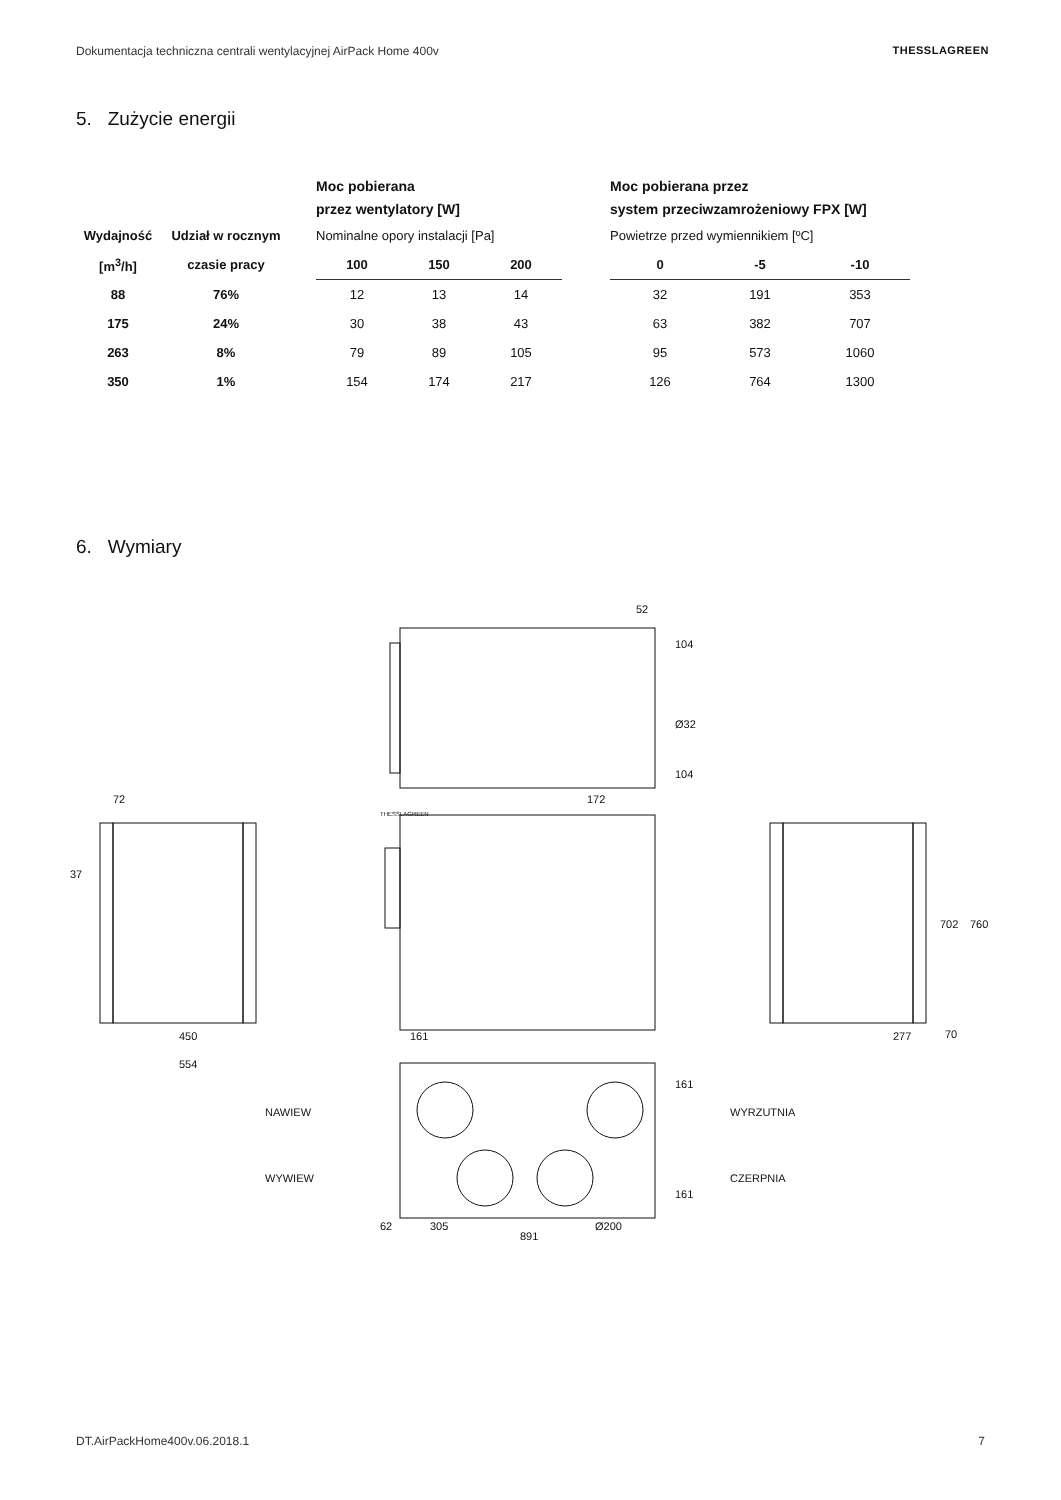Dokumentacja techniczna centrali wentylacyjnej AirPack Home 400v THESSLAGREEN
5. Zużycie energii
| | | | Moc pobierana przez wentylatory [W] | | | | Moc pobierana przez system przeciwzamrożeniowy FPX [W] | | |
| Wydajność | Udział w rocznym | | Nominalne opory instalacji [Pa] | | | | Powietrze przed wymiennikiem [ºC] | | |
| [m<sup>3</sup>/h] | czasie pracy | | 100 | 150 | 200 | | 0 | -5 | -10 |
| 88 | 76% | | 12 | 13 | 14 | | 32 | 191 | 353 |
| 175 | 24% | | 30 | 38 | 43 | | 63 | 382 | 707 |
| 263 | 8% | | 79 | 89 | 105 | | 95 | 573 | 1060 |
| 350 | 1% | | 154 | 174 | 217 | | 126 | 764 | 1300 |
6. Wymiary
52
THESSLAGREEN
172
72
37
450
554
161
277
702
760
70
NAWIEW
WYWIEW
WYRZUTNIA
CZERPNIA
62
305
891
Ø200
104
Ø32
104
161
161
DT.AirPackHome400v.06.2018.1 7